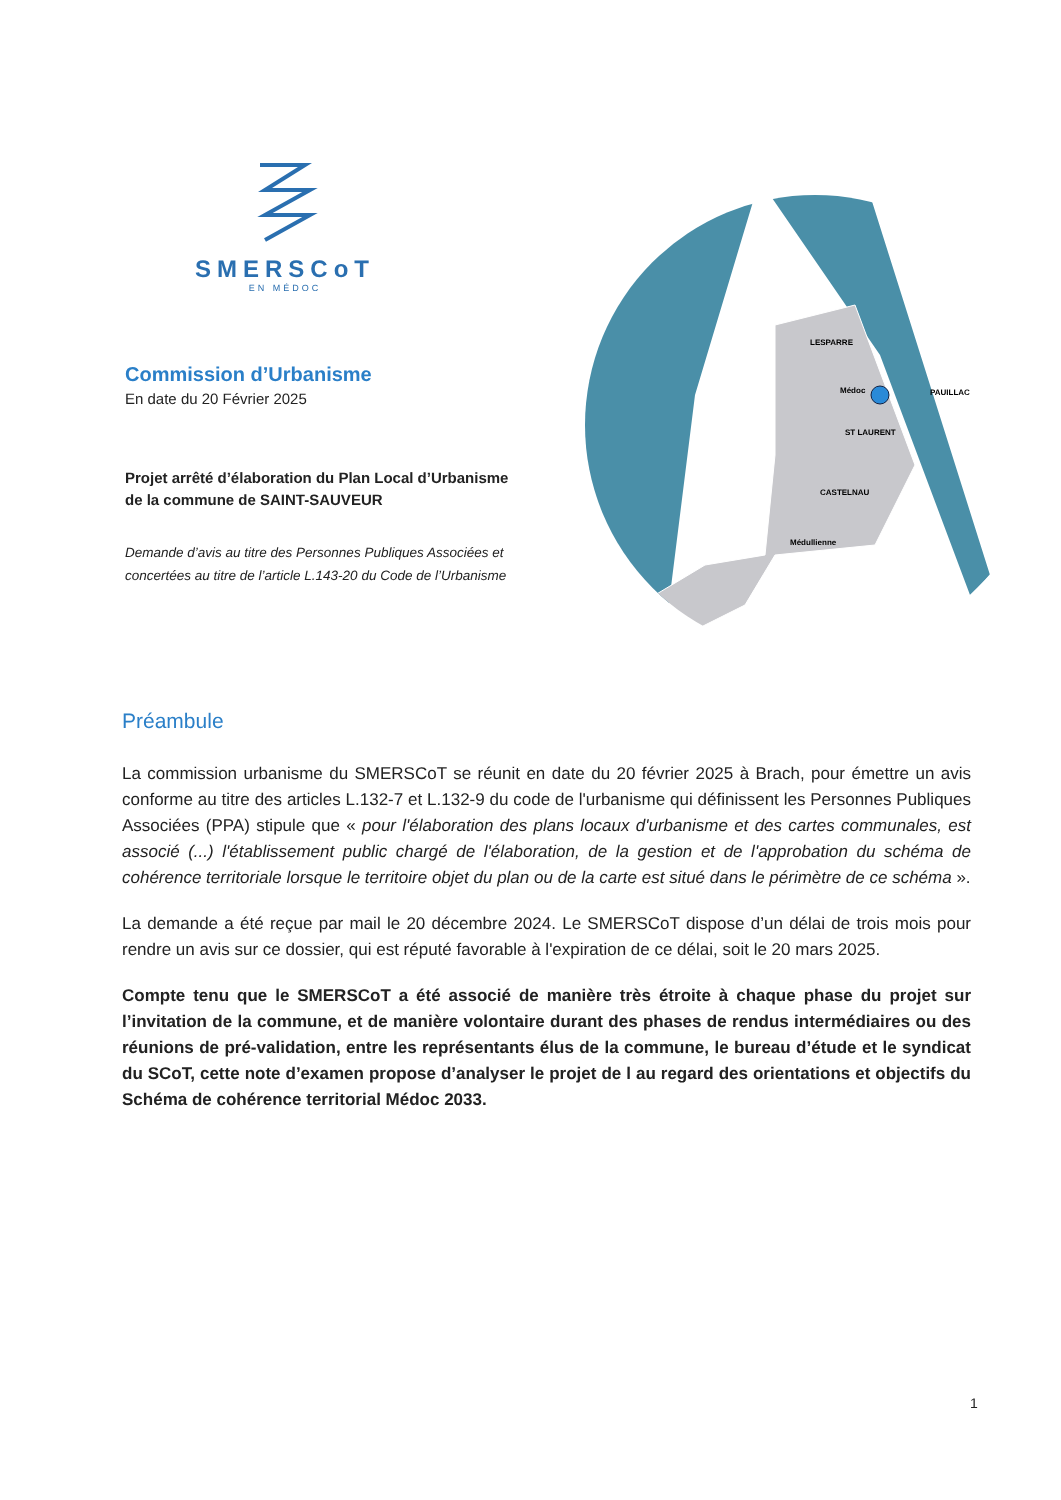SMERSCoT
EN MÉDOC
Commission d’Urbanisme
En date du 20 Février 2025
Projet arrêté d’élaboration du Plan Local d’Urbanisme de la commune de SAINT-SAUVEUR
Demande d’avis au titre des Personnes Publiques Associées et concertées au titre de l’article L.143-20 du Code de l’Urbanisme
Médoc
PAUILLAC
ST LAURENT
LESPARRE
CASTELNAU
Médullienne
Préambule
La commission urbanisme du SMERSCoT se réunit en date du 20 février 2025 à Brach, pour émettre un avis conforme au titre des articles L.132-7 et L.132-9 du code de l'urbanisme qui définissent les Personnes Publiques Associées (PPA) stipule que « pour l'élaboration des plans locaux d'urbanisme et des cartes communales, est associé (...) l'établissement public chargé de l'élaboration, de la gestion et de l'approbation du schéma de cohérence territoriale lorsque le territoire objet du plan ou de la carte est situé dans le périmètre de ce schéma ».
La demande a été reçue par mail le 20 décembre 2024. Le SMERSCoT dispose d’un délai de trois mois pour rendre un avis sur ce dossier, qui est réputé favorable à l'expiration de ce délai, soit le 20 mars 2025.
Compte tenu que le SMERSCoT a été associé de manière très étroite à chaque phase du projet sur l’invitation de la commune, et de manière volontaire durant des phases de rendus intermédiaires ou des réunions de pré-validation, entre les représentants élus de la commune, le bureau d’étude et le syndicat du SCoT, cette note d’examen propose d’analyser le projet de l au regard des orientations et objectifs du Schéma de cohérence territorial Médoc 2033.
1